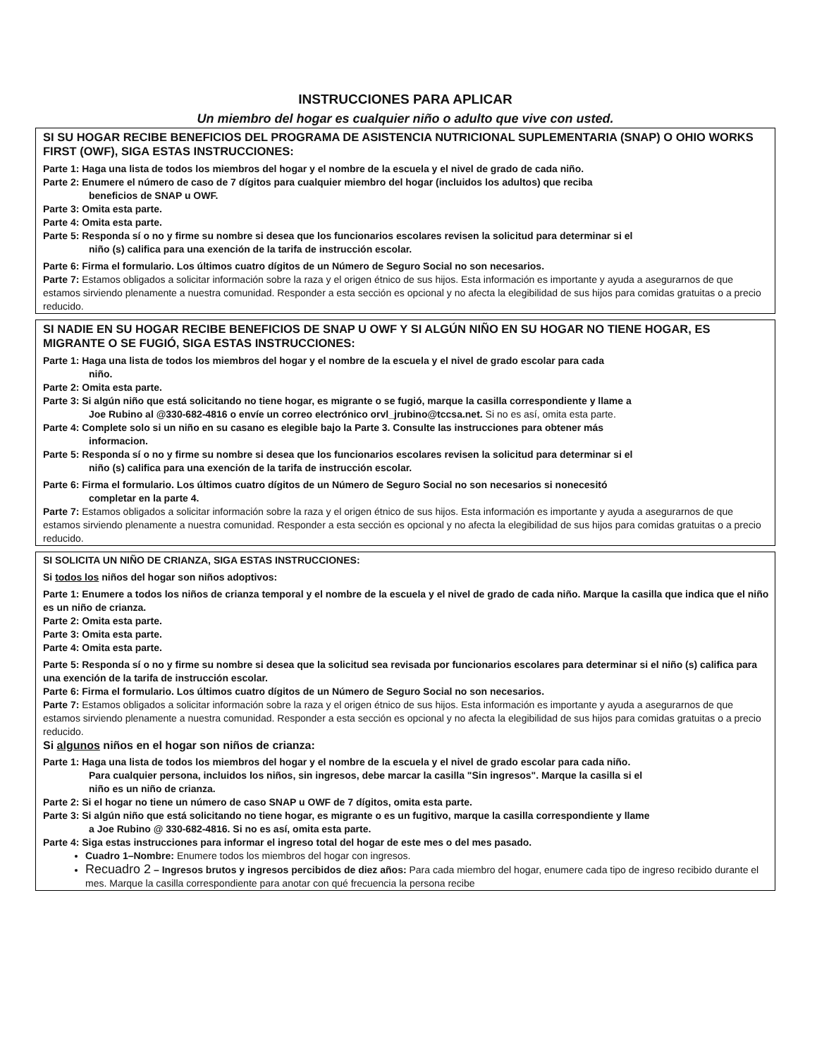INSTRUCCIONES PARA APLICAR
Un miembro del hogar es cualquier niño o adulto que vive con usted.
SI SU HOGAR RECIBE BENEFICIOS DEL PROGRAMA DE ASISTENCIA NUTRICIONAL SUPLEMENTARIA (SNAP) O OHIO WORKS FIRST (OWF), SIGA ESTAS INSTRUCCIONES:
Parte 1: Haga una lista de todos los miembros del hogar y el nombre de la escuela y el nivel de grado de cada niño.
Parte 2: Enumere el número de caso de 7 dígitos para cualquier miembro del hogar (incluidos los adultos) que reciba
beneficios de SNAP u OWF.
Parte 3: Omita esta parte.
Parte 4: Omita esta parte.
Parte 5: Responda sí o no y firme su nombre si desea que los funcionarios escolares revisen la solicitud para determinar si el
niño (s) califica para una exención de la tarifa de instrucción escolar.
Parte 6: Firma el formulario. Los últimos cuatro dígitos de un Número de Seguro Social no son necesarios.
Parte 7: Estamos obligados a solicitar información sobre la raza y el origen étnico de sus hijos. Esta información es importante y ayuda a asegurarnos de que estamos sirviendo plenamente a nuestra comunidad. Responder a esta sección es opcional y no afecta la elegibilidad de sus hijos para comidas gratuitas o a precio reducido.
SI NADIE EN SU HOGAR RECIBE BENEFICIOS DE SNAP U OWF Y SI ALGÚN NIÑO EN SU HOGAR NO TIENE HOGAR, ES MIGRANTE O SE FUGIÓ, SIGA ESTAS INSTRUCCIONES:
Parte 1: Haga una lista de todos los miembros del hogar y el nombre de la escuela y el nivel de grado escolar para cada
niño.
Parte 2: Omita esta parte.
Parte 3: Si algún niño que está solicitando no tiene hogar, es migrante o se fugió, marque la casilla correspondiente y llame a
Joe Rubino al @330-682-4816 o envíe un correo electrónico orvl_jrubino@tccsa.net. Si no es así, omita esta parte.
Parte 4: Complete solo si un niño en su casano es elegible bajo la Parte 3. Consulte las instrucciones para obtener más
informacion.
Parte 5: Responda sí o no y firme su nombre si desea que los funcionarios escolares revisen la solicitud para determinar si el
niño (s) califica para una exención de la tarifa de instrucción escolar.
Parte 6: Firma el formulario. Los últimos cuatro dígitos de un Número de Seguro Social no son necesarios si nonecesitó
completar en la parte 4.
Parte 7: Estamos obligados a solicitar información sobre la raza y el origen étnico de sus hijos. Esta información es importante y ayuda a asegurarnos de que estamos sirviendo plenamente a nuestra comunidad. Responder a esta sección es opcional y no afecta la elegibilidad de sus hijos para comidas gratuitas o a precio reducido.
SI SOLICITA UN NIÑO DE CRIANZA, SIGA ESTAS INSTRUCCIONES:
Si todos los niños del hogar son niños adoptivos:
Parte 1: Enumere a todos los niños de crianza temporal y el nombre de la escuela y el nivel de grado de cada niño. Marque la casilla que indica que el niño es un niño de crianza.
Parte 2: Omita esta parte.
Parte 3: Omita esta parte.
Parte 4: Omita esta parte.
Parte 5: Responda sí o no y firme su nombre si desea que la solicitud sea revisada por funcionarios escolares para determinar si el niño (s) califica para una exención de la tarifa de instrucción escolar.
Parte 6: Firma el formulario. Los últimos cuatro dígitos de un Número de Seguro Social no son necesarios.
Parte 7: Estamos obligados a solicitar información sobre la raza y el origen étnico de sus hijos. Esta información es importante y ayuda a asegurarnos de que estamos sirviendo plenamente a nuestra comunidad. Responder a esta sección es opcional y no afecta la elegibilidad de sus hijos para comidas gratuitas o a precio reducido.
Si algunos niños en el hogar son niños de crianza:
Parte 1: Haga una lista de todos los miembros del hogar y el nombre de la escuela y el nivel de grado escolar para cada niño.
Para cualquier persona, incluidos los niños, sin ingresos, debe marcar la casilla "Sin ingresos". Marque la casilla si el
niño es un niño de crianza.
Parte 2: Si el hogar no tiene un número de caso SNAP u OWF de 7 dígitos, omita esta parte.
Parte 3: Si algún niño que está solicitando no tiene hogar, es migrante o es un fugitivo, marque la casilla correspondiente y llame
a Joe Rubino @ 330-682-4816. Si no es así, omita esta parte.
Parte 4: Siga estas instrucciones para informar el ingreso total del hogar de este mes o del mes pasado.
Cuadro 1–Nombre: Enumere todos los miembros del hogar con ingresos.
Recuadro 2 – Ingresos brutos y ingresos percibidos de diez años: Para cada miembro del hogar, enumere cada tipo de ingreso recibido durante el mes. Marque la casilla correspondiente para anotar con qué frecuencia la persona recibe